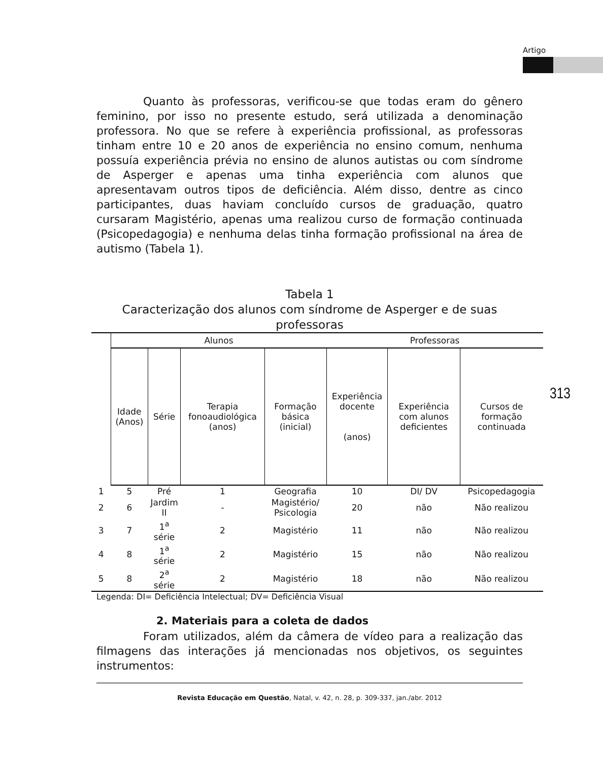Artigo
Quanto às professoras, verificou-se que todas eram do gênero feminino, por isso no presente estudo, será utilizada a denominação professora. No que se refere à experiência profissional, as professoras tinham entre 10 e 20 anos de experiência no ensino comum, nenhuma possuía experiência prévia no ensino de alunos autistas ou com síndrome de Asperger e apenas uma tinha experiência com alunos que apresentavam outros tipos de deficiência. Além disso, dentre as cinco participantes, duas haviam concluído cursos de graduação, quatro cursaram Magistério, apenas uma realizou curso de formação continuada (Psicopedagogia) e nenhuma delas tinha formação profissional na área de autismo (Tabela 1).
Tabela 1
Caracterização dos alunos com síndrome de Asperger e de suas professoras
| | Alunos | | | | Professoras | | |
| --- | --- | --- | --- | --- | --- | --- | --- |
| | Idade (Anos) | Série | Terapia fonoaudiológica (anos) | Formação básica (inicial) | Experiência docente (anos) | Experiência com alunos deficientes | Cursos de formação continuada |
| 1 | 5 | Pré | 1 | Geografia | 10 | DI/ DV | Psicopedagogia |
| 2 | 6 | Jardim II | - | Magistério/ Psicologia | 20 | não | Não realizou |
| 3 | 7 | 1<sup>a</sup> série | 2 | Magistério | 11 | não | Não realizou |
| 4 | 8 | 1<sup>a</sup> série | 2 | Magistério | 15 | não | Não realizou |
| 5 | 8 | 2<sup>a</sup> série | 2 | Magistério | 18 | não | Não realizou |
Legenda: DI= Deficiência Intelectual; DV= Deficiência Visual
2. Materiais para a coleta de dados
Foram utilizados, além da câmera de vídeo para a realização das filmagens das interações já mencionadas nos objetivos, os seguintes instrumentos:
313
Revista Educação em Questão, Natal, v. 42, n. 28, p. 309-337, jan./abr. 2012